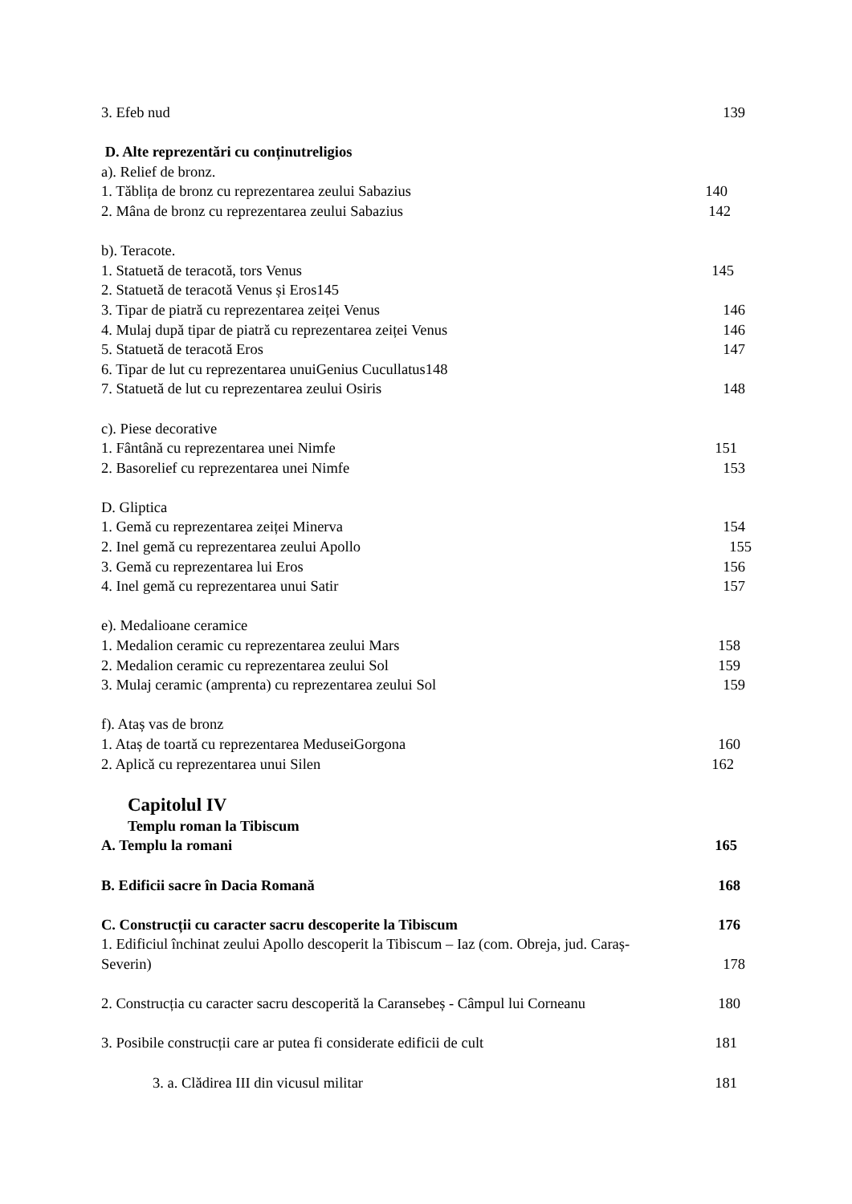3. Efeb nud 139
D. Alte reprezentări cu conținutreligios
a). Relief de bronz.
1. Tăblița de bronz cu reprezentarea zeului Sabazius 140
2. Mâna de bronz cu reprezentarea zeului Sabazius 142
b). Teracote.
1. Statuetă de teracotă, tors Venus 145
2. Statuetă de teracotă Venus și Eros145
3. Tipar de piatră cu reprezentarea zeiței Venus 146
4. Mulaj după tipar de piatră cu reprezentarea zeiței Venus 146
5. Statuetă de teracotă Eros 147
6. Tipar de lut cu reprezentarea unuiGenius Cucullatus148
7. Statuetă de lut cu reprezentarea zeului Osiris 148
c). Piese decorative
1. Fântână cu reprezentarea unei Nimfe 151
2. Basorelief cu reprezentarea unei Nimfe 153
D. Gliptica
1. Gemă cu reprezentarea zeiței Minerva 154
2. Inel gemă cu reprezentarea zeului Apollo 155
3. Gemă cu reprezentarea lui Eros 156
4. Inel gemă cu reprezentarea unui Satir 157
e). Medalioane ceramice
1. Medalion ceramic cu reprezentarea zeului Mars 158
2. Medalion ceramic cu reprezentarea zeului Sol 159
3. Mulaj ceramic (amprenta) cu reprezentarea zeului Sol 159
f). Ataș vas de bronz
1. Ataș de toartă cu reprezentarea MeduseiGorgona 160
2. Aplică cu reprezentarea unui Silen 162
Capitolul IV
Templu roman la Tibiscum
A. Templu la romani 165
B. Edificii sacre în Dacia Romană 168
C. Construcții cu caracter sacru descoperite la Tibiscum 176
1. Edificiul închinat zeului Apollo descoperit la Tibiscum – Iaz (com. Obreja, jud. Caraș-
Severin) 178
2. Construcția cu caracter sacru descoperită la Caransebeș - Câmpul lui Corneanu 180
3. Posibile construcții care ar putea fi considerate edificii de cult 181
3. a. Clădirea III din vicusul militar 181